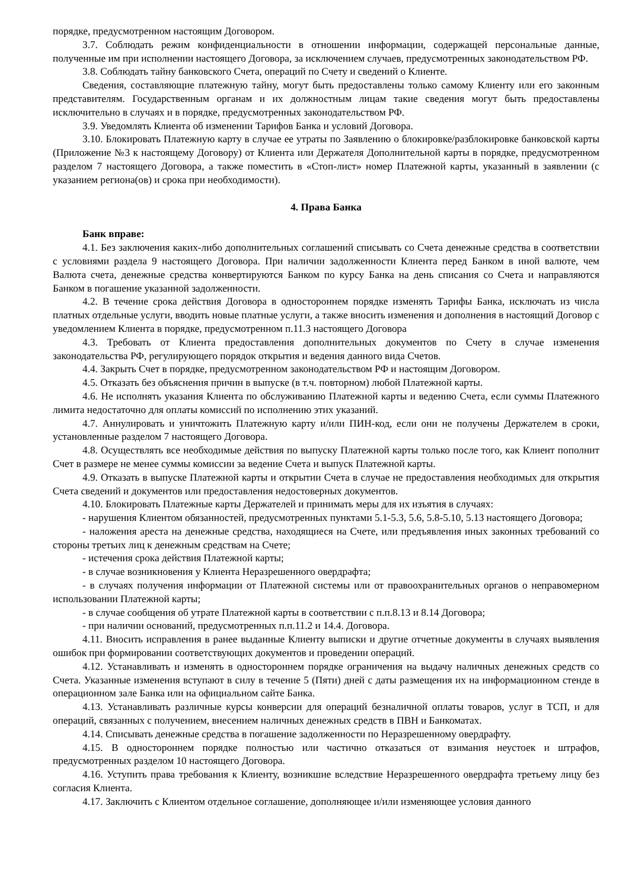порядке, предусмотренном настоящим Договором.
3.7. Соблюдать режим конфиденциальности в отношении информации, содержащей персональные данные, полученные им при исполнении настоящего Договора, за исключением случаев, предусмотренных законодательством РФ.
3.8. Соблюдать тайну банковского Счета, операций по Счету и сведений о Клиенте.
Сведения, составляющие платежную тайну, могут быть предоставлены только самому Клиенту или его законным представителям. Государственным органам и их должностным лицам такие сведения могут быть предоставлены исключительно в случаях и в порядке, предусмотренных законодательством РФ.
3.9. Уведомлять Клиента об изменении Тарифов Банка и условий Договора.
3.10. Блокировать Платежную карту в случае ее утраты по Заявлению о блокировке/разблокировке банковской карты (Приложение №3 к настоящему Договору) от Клиента или Держателя Дополнительной карты в порядке, предусмотренном разделом 7 настоящего Договора, а также поместить в «Стоп-лист» номер Платежной карты, указанный в заявлении (с указанием региона(ов) и срока при необходимости).
4. Права Банка
Банк вправе:
4.1. Без заключения каких-либо дополнительных соглашений списывать со Счета денежные средства в соответствии с условиями раздела 9 настоящего Договора. При наличии задолженности Клиента перед Банком в иной валюте, чем Валюта счета, денежные средства конвертируются Банком по курсу Банка на день списания со Счета и направляются Банком в погашение указанной задолженности.
4.2. В течение срока действия Договора в одностороннем порядке изменять Тарифы Банка, исключать из числа платных отдельные услуги, вводить новые платные услуги, а также вносить изменения и дополнения в настоящий Договор с уведомлением Клиента в порядке, предусмотренном п.11.3 настоящего Договора
4.3. Требовать от Клиента предоставления дополнительных документов по Счету в случае изменения законодательства РФ, регулирующего порядок открытия и ведения данного вида Счетов.
4.4. Закрыть Счет в порядке, предусмотренном законодательством РФ и настоящим Договором.
4.5. Отказать без объяснения причин в выпуске (в т.ч. повторном) любой Платежной карты.
4.6. Не исполнять указания Клиента по обслуживанию Платежной карты и ведению Счета, если суммы Платежного лимита недостаточно для оплаты комиссий по исполнению этих указаний.
4.7. Аннулировать и уничтожить Платежную карту и/или ПИН-код, если они не получены Держателем в сроки, установленные разделом 7 настоящего Договора.
4.8. Осуществлять все необходимые действия по выпуску Платежной карты только после того, как Клиент пополнит Счет в размере не менее суммы комиссии за ведение Счета и выпуск Платежной карты.
4.9. Отказать в выпуске Платежной карты и открытии Счета в случае не предоставления необходимых для открытия Счета сведений и документов или предоставления недостоверных документов.
4.10. Блокировать Платежные карты Держателей и принимать меры для их изъятия в случаях:
- нарушения Клиентом обязанностей, предусмотренных пунктами 5.1-5.3, 5.6, 5.8-5.10, 5.13 настоящего Договора;
- наложения ареста на денежные средства, находящиеся на Счете, или предъявления иных законных требований со стороны третьих лиц к денежным средствам на Счете;
- истечения срока действия Платежной карты;
- в случае возникновения у Клиента Неразрешенного овердрафта;
- в случаях получения информации от Платежной системы или от правоохранительных органов о неправомерном использовании Платежной карты;
- в случае сообщения об утрате Платежной карты в соответствии с п.п.8.13 и 8.14 Договора;
- при наличии оснований, предусмотренных п.п.11.2 и 14.4. Договора.
4.11. Вносить исправления в ранее выданные Клиенту выписки и другие отчетные документы в случаях выявления ошибок при формировании соответствующих документов и проведении операций.
4.12. Устанавливать и изменять в одностороннем порядке ограничения на выдачу наличных денежных средств со Счета. Указанные изменения вступают в силу в течение 5 (Пяти) дней с даты размещения их на информационном стенде в операционном зале Банка или на официальном сайте Банка.
4.13. Устанавливать различные курсы конверсии для операций безналичной оплаты товаров, услуг в ТСП, и для операций, связанных с получением, внесением наличных денежных средств в ПВН и Банкоматах.
4.14. Списывать денежные средства в погашение задолженности по Неразрешенному овердрафту.
4.15. В одностороннем порядке полностью или частично отказаться от взимания неустоек и штрафов, предусмотренных разделом 10 настоящего Договора.
4.16. Уступить права требования к Клиенту, возникшие вследствие Неразрешенного овердрафта третьему лицу без согласия Клиента.
4.17. Заключить с Клиентом отдельное соглашение, дополняющее и/или изменяющее условия данного